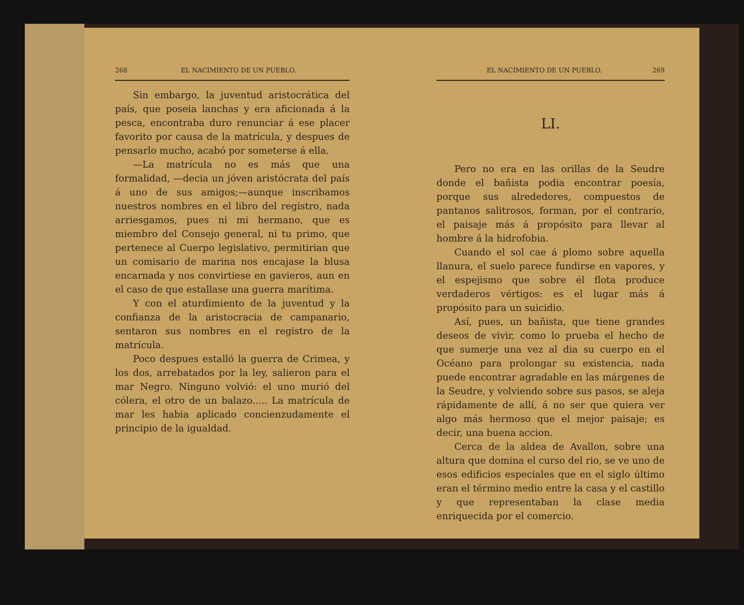268 EL NACIMIENTO DE UN PUEBLO.
Sin embargo, la juventud aristocrática del país, que poseia lanchas y era aficionada á la pesca, encontraba duro renunciar á ese placer favorito por causa de la matrícula, y despues de pensarlo mucho, acabó por someterse á ella.
—La matrícula no es más que una formalidad, —decia un jóven aristócrata del país á uno de sus amigos;—aunque inscribamos nuestros nombres en el libro del registro, nada arriesgamos, pues ni mi hermano, que es miembro del Consejo general, ni tu primo, que pertenece al Cuerpo legislativo, permitirian que un comisario de marina nos encajase la blusa encarnada y nos convirtiese en gavieros, aun en el caso de que estallase una guerra marítima.
Y con el aturdimiento de la juventud y la confianza de la aristocracia de campanario, sentaron sus nombres en el registro de la matrícula.
Poco despues estalló la guerra de Crimea, y los dos, arrebatados por la ley, salieron para el mar Negro. Ninguno volvió: el uno murió del cólera, el otro de un balazo..... La matrícula de mar les habia aplicado concienzudamente el principio de la igualdad.
EL NACIMIENTO DE UN PUEBLO. 269
LI.
Pero no era en las orillas de la Seudre donde el bañista podia encontrar poesía, porque sus alrededores, compuestos de pantanos salitrosos, forman, por el contrario, el paisaje más á propósito para llevar al hombre á la hidrofobia.
Cuando el sol cae á plomo sobre aquella llanura, el suelo parece fundirse en vapores, y el espejismo que sobre él flota produce verdaderos vértigos: es el lugar más á propósito para un suicidio.
Así, pues, un bañista, que tiene grandes deseos de vivir, como lo prueba el hecho de que sumerje una vez al dia su cuerpo en el Océano para prolongar su existencia, nada puede encontrar agradable en las márgenes de la Seudre, y volviendo sobre sus pasos, se aleja rápidamente de allí, á no ser que quiera ver algo más hermoso que el mejor paisaje; es decir, una buena accion.
Cerca de la aldea de Avallon, sobre una altura que domina el curso del rio, se ve uno de esos edificios especiales que en el siglo último eran el término medio entre la casa y el castillo y que representaban la clase media enriquecida por el comercio.